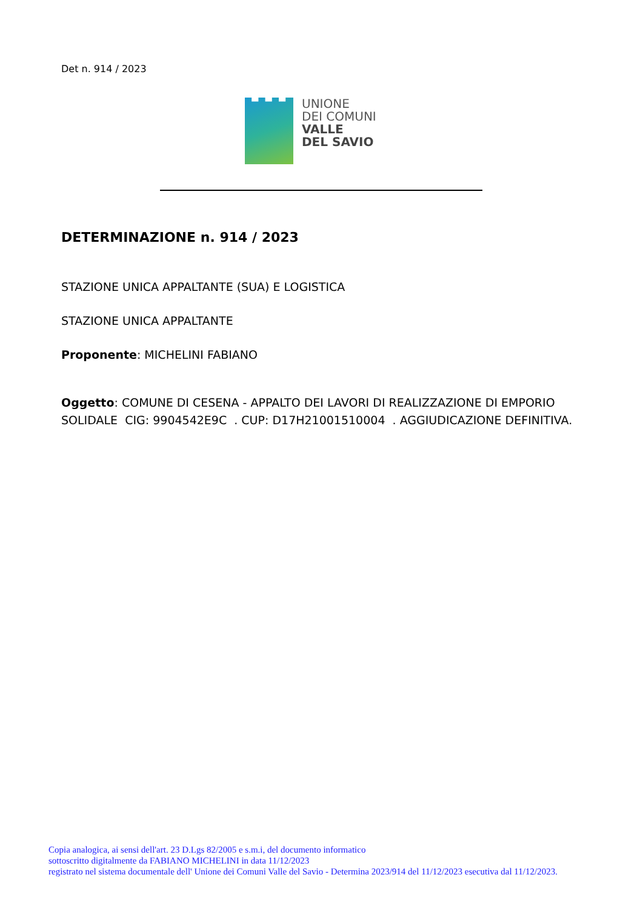Det n. 914 / 2023
UNIONE
DEI COMUNI
VALLE
DEL SAVIO
DETERMINAZIONE n. 914 / 2023
STAZIONE UNICA APPALTANTE (SUA) E LOGISTICA
STAZIONE UNICA APPALTANTE
Proponente: MICHELINI FABIANO
Oggetto: COMUNE DI CESENA - APPALTO DEI LAVORI DI REALIZZAZIONE DI EMPORIO SOLIDALE CIG: 9904542E9C . CUP: D17H21001510004 . AGGIUDICAZIONE DEFINITIVA.
Copia analogica, ai sensi dell'art. 23 D.Lgs 82/2005 e s.m.i, del documento informatico
sottoscritto digitalmente da FABIANO MICHELINI in data 11/12/2023
registrato nel sistema documentale dell' Unione dei Comuni Valle del Savio - Determina 2023/914 del 11/12/2023 esecutiva dal 11/12/2023.